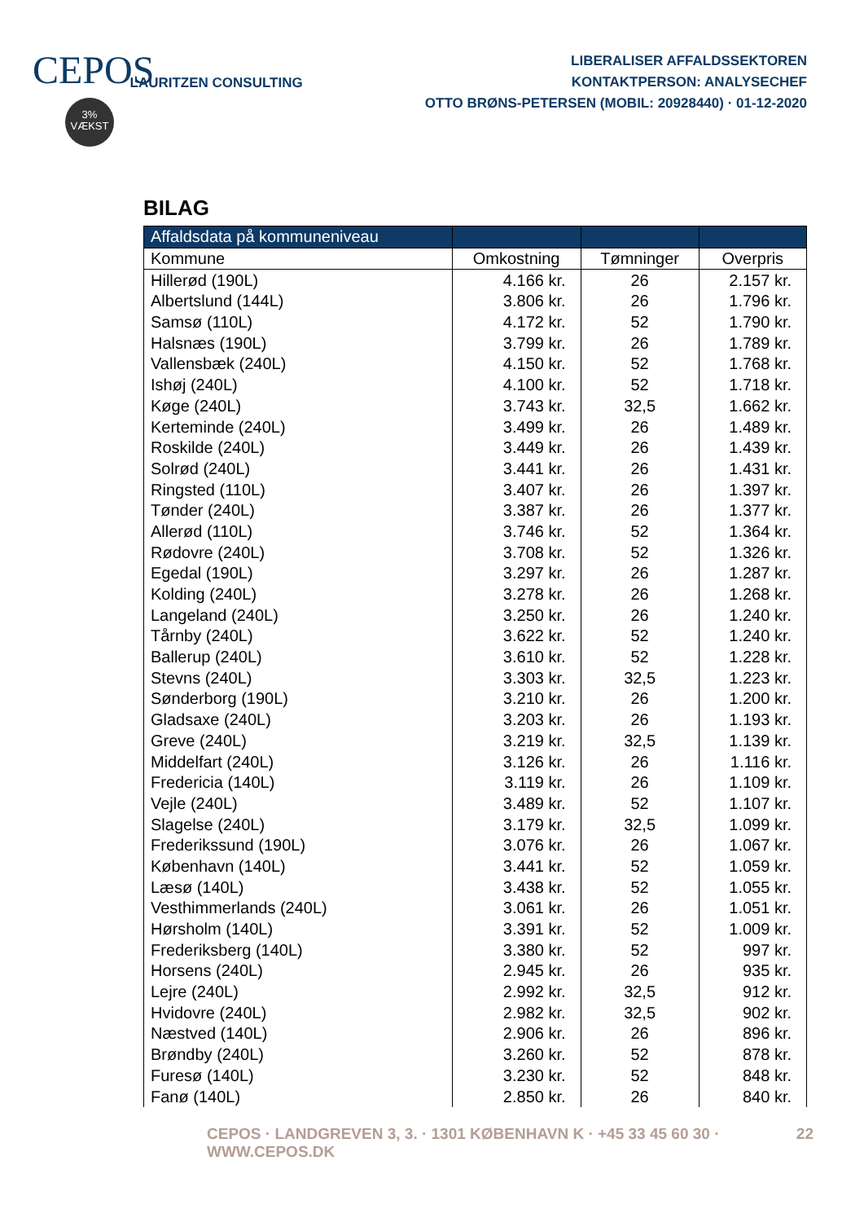CEPOS
3%
VÆKST
LAURITZEN CONSULTING
LIBERALISER AFFALDSSEKTOREN
KONTAKTPERSON: ANALYSECHEF
OTTO BRØNS-PETERSEN (MOBIL: 20928440) · 01-12-2020
BILAG
| Affaldsdata på kommuneniveau | | | |
| --- | --- | --- | --- |
| Kommune | Omkostning | Tømninger | Overpris |
| Hillerød (190L) | 4.166 kr. | 26 | 2.157 kr. |
| Albertslund (144L) | 3.806 kr. | 26 | 1.796 kr. |
| Samsø (110L) | 4.172 kr. | 52 | 1.790 kr. |
| Halsnæs (190L) | 3.799 kr. | 26 | 1.789 kr. |
| Vallensbæk (240L) | 4.150 kr. | 52 | 1.768 kr. |
| Ishøj (240L) | 4.100 kr. | 52 | 1.718 kr. |
| Køge (240L) | 3.743 kr. | 32,5 | 1.662 kr. |
| Kerteminde (240L) | 3.499 kr. | 26 | 1.489 kr. |
| Roskilde (240L) | 3.449 kr. | 26 | 1.439 kr. |
| Solrød (240L) | 3.441 kr. | 26 | 1.431 kr. |
| Ringsted (110L) | 3.407 kr. | 26 | 1.397 kr. |
| Tønder (240L) | 3.387 kr. | 26 | 1.377 kr. |
| Allerød (110L) | 3.746 kr. | 52 | 1.364 kr. |
| Rødovre (240L) | 3.708 kr. | 52 | 1.326 kr. |
| Egedal (190L) | 3.297 kr. | 26 | 1.287 kr. |
| Kolding (240L) | 3.278 kr. | 26 | 1.268 kr. |
| Langeland (240L) | 3.250 kr. | 26 | 1.240 kr. |
| Tårnby (240L) | 3.622 kr. | 52 | 1.240 kr. |
| Ballerup (240L) | 3.610 kr. | 52 | 1.228 kr. |
| Stevns (240L) | 3.303 kr. | 32,5 | 1.223 kr. |
| Sønderborg (190L) | 3.210 kr. | 26 | 1.200 kr. |
| Gladsaxe (240L) | 3.203 kr. | 26 | 1.193 kr. |
| Greve (240L) | 3.219 kr. | 32,5 | 1.139 kr. |
| Middelfart (240L) | 3.126 kr. | 26 | 1.116 kr. |
| Fredericia (140L) | 3.119 kr. | 26 | 1.109 kr. |
| Vejle (240L) | 3.489 kr. | 52 | 1.107 kr. |
| Slagelse (240L) | 3.179 kr. | 32,5 | 1.099 kr. |
| Frederikssund (190L) | 3.076 kr. | 26 | 1.067 kr. |
| København (140L) | 3.441 kr. | 52 | 1.059 kr. |
| Læsø (140L) | 3.438 kr. | 52 | 1.055 kr. |
| Vesthimmerlands (240L) | 3.061 kr. | 26 | 1.051 kr. |
| Hørsholm (140L) | 3.391 kr. | 52 | 1.009 kr. |
| Frederiksberg (140L) | 3.380 kr. | 52 | 997 kr. |
| Horsens (240L) | 2.945 kr. | 26 | 935 kr. |
| Lejre (240L) | 2.992 kr. | 32,5 | 912 kr. |
| Hvidovre (240L) | 2.982 kr. | 32,5 | 902 kr. |
| Næstved (140L) | 2.906 kr. | 26 | 896 kr. |
| Brøndby (240L) | 3.260 kr. | 52 | 878 kr. |
| Furesø (140L) | 3.230 kr. | 52 | 848 kr. |
| Fanø (140L) | 2.850 kr. | 26 | 840 kr. |
CEPOS · LANDGREVEN 3, 3. · 1301 KØBENHAVN K · +45 33 45 60 30 · WWW.CEPOS.DK 22